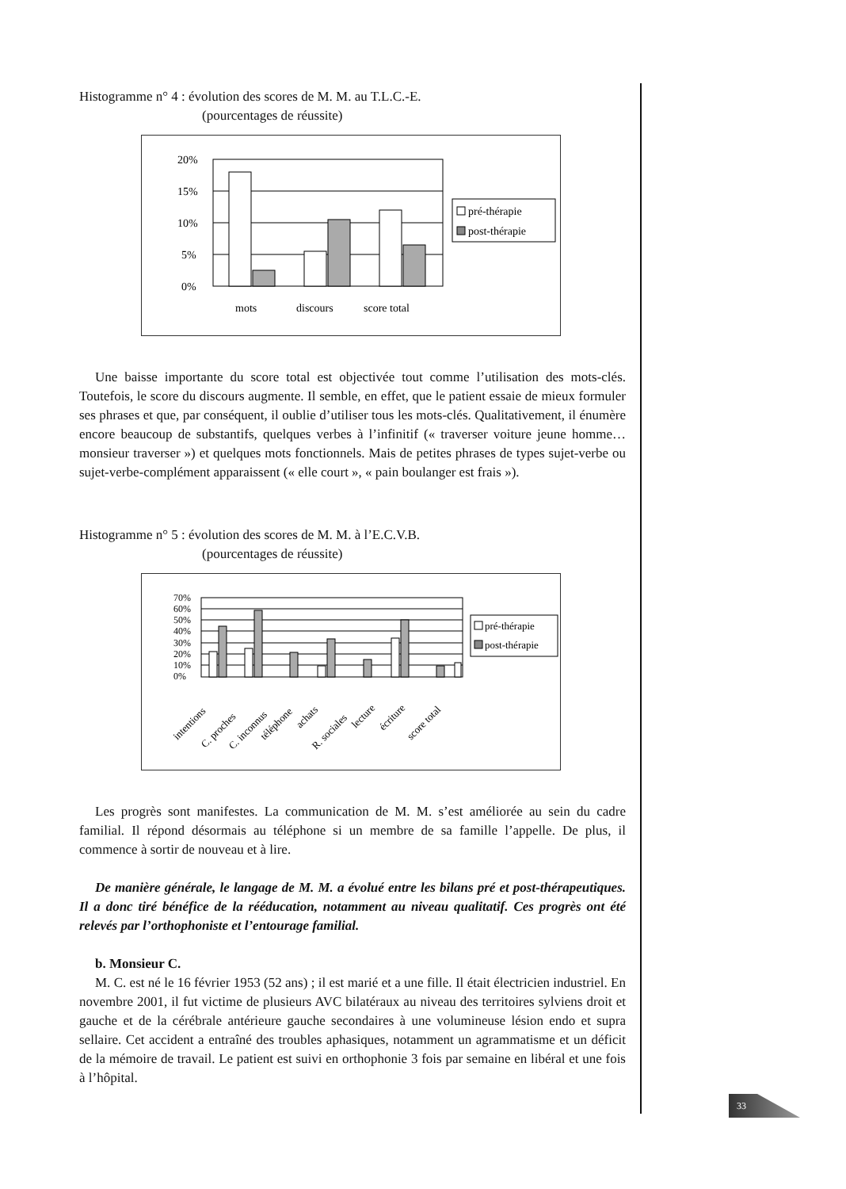Histogramme n° 4 : évolution des scores de M. M. au T.L.C.-E.
(pourcentages de réussite)
20%
15%
10%
5%
0%
mots
discours
score total
pré-thérapie
post-thérapie
Une baisse importante du score total est objectivée tout comme l’utilisation des mots-clés. Toutefois, le score du discours augmente. Il semble, en effet, que le patient essaie de mieux formuler ses phrases et que, par conséquent, il oublie d’utiliser tous les mots-clés. Qualitativement, il énumère encore beaucoup de substantifs, quelques verbes à l’infinitif (« traverser voiture jeune homme… monsieur traverser ») et quelques mots fonctionnels. Mais de petites phrases de types sujet-verbe ou sujet-verbe-complément apparaissent (« elle court », « pain boulanger est frais »).
Histogramme n° 5 : évolution des scores de M. M. à l’E.C.V.B.
(pourcentages de réussite)
70%
60%
50%
40%
30%
20%
10%
0%
intentions
C. proches
C. inconnus
téléphone
achats
R. sociales
lecture
écriture
score total
pré-thérapie
post-thérapie
Les progrès sont manifestes. La communication de M. M. s’est améliorée au sein du cadre familial. Il répond désormais au téléphone si un membre de sa famille l’appelle. De plus, il commence à sortir de nouveau et à lire.
De manière générale, le langage de M. M. a évolué entre les bilans pré et post-thérapeutiques. Il a donc tiré bénéfice de la rééducation, notamment au niveau qualitatif. Ces progrès ont été relevés par l’orthophoniste et l’entourage familial.
b. Monsieur C.
M. C. est né le 16 février 1953 (52 ans) ; il est marié et a une fille. Il était électricien industriel. En novembre 2001, il fut victime de plusieurs AVC bilatéraux au niveau des territoires sylviens droit et gauche et de la cérébrale antérieure gauche secondaires à une volumineuse lésion endo et supra sellaire. Cet accident a entraîné des troubles aphasiques, notamment un agrammatisme et un déficit de la mémoire de travail. Le patient est suivi en orthophonie 3 fois par semaine en libéral et une fois à l’hôpital.
33